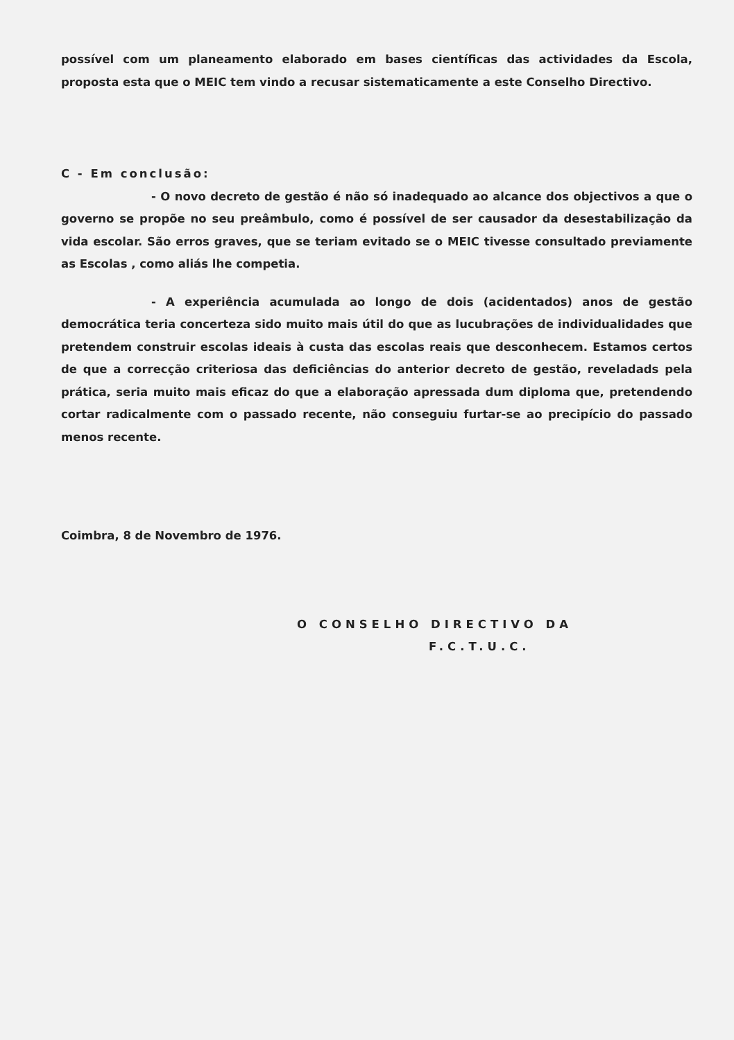possível com um planeamento elaborado em bases científicas das actividades da Escola, proposta esta que o MEIC tem vindo a recusar sistematicamente a este Conselho Directivo.
C - Em conclusão:
- O novo decreto de gestão é não só inadequado ao alcance dos objectivos a que o governo se propõe no seu preâmbulo, como é possível de ser causador da desestabilização da vida escolar. São erros graves, que se teriam evitado se o MEIC tivesse consultado previamente as Escolas , como aliás lhe competia.
- A experiência acumulada ao longo de dois (acidentados) anos de gestão democrática teria concerteza sido muito mais útil do que as lucubrações de individualidades que pretendem construir escolas ideais à custa das escolas reais que desconhecem. Estamos certos de que a correcção criteriosa das deficiências do anterior decreto de gestão, reveladads pela prática, seria muito mais eficaz do que a elaboração apressada dum diploma que, pretendendo cortar radicalmente com o passado recente, não conseguiu furtar-se ao precipício do passado menos recente.
Coimbra, 8 de Novembro de 1976.
O CONSELHO DIRECTIVO DA
F.C.T.U.C.